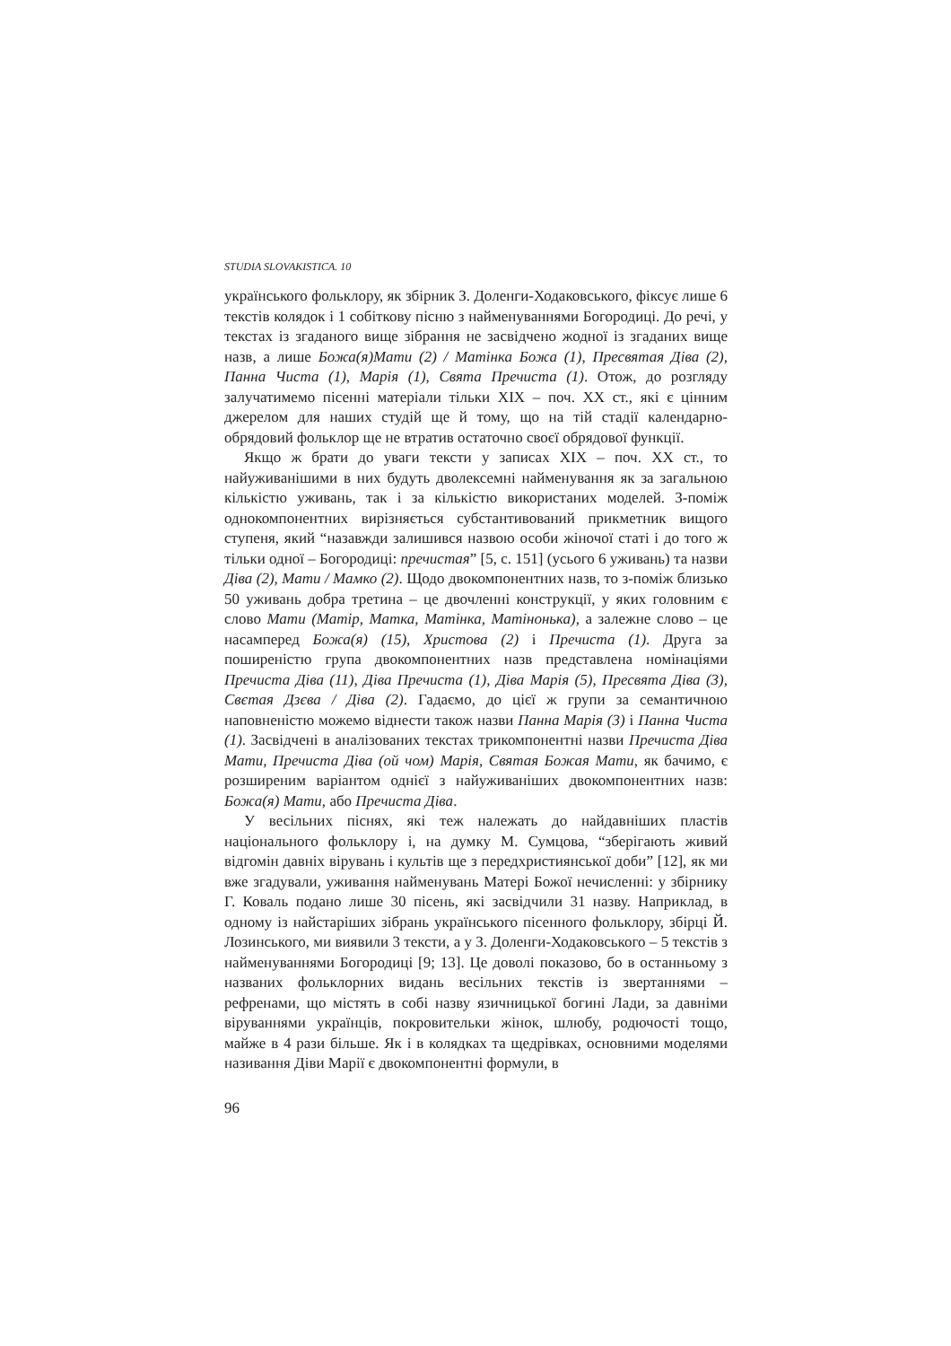STUDIA SLOVAKISTICA. 10
українського фольклору, як збірник З. Доленги-Ходаковського, фіксує лише 6 текстів колядок і 1 собіткову пісню з найменуваннями Богородиці. До речі, у текстах із згаданого вище зібрання не засвідчено жодної із згаданих вище назв, а лише Божа(я)Мати (2) / Матінка Божа (1), Пресвятая Діва (2), Панна Чиста (1), Марія (1), Свята Пречиста (1). Отож, до розгляду залучатимемо пісенні матеріали тільки ХІХ – поч. ХХ ст., які є цінним джерелом для наших студій ще й тому, що на тій стадії календарно-обрядовий фольклор ще не втратив остаточно своєї обрядової функції.
Якщо ж брати до уваги тексти у записах ХІХ – поч. ХХ ст., то найуживанішими в них будуть дволексемні найменування як за загальною кількістю уживань, так і за кількістю використаних моделей. З-поміж однокомпонентних вирізняється субстантивований прикметник вищого ступеня, який “назавжди залишився назвою особи жіночої статі і до того ж тільки одної – Богородиці: пречистая” [5, с. 151] (усього 6 уживань) та назви Діва (2), Мати / Мамко (2). Щодо двокомпонентних назв, то з-поміж близько 50 уживань добра третина – це двочленні конструкції, у яких головним є слово Мати (Матір, Матка, Матінка, Матінонька), а залежне слово – це насамперед Божа(я) (15), Христова (2) і Пречиста (1). Друга за поширеністю група двокомпонентних назв представлена номінаціями Пречиста Діва (11), Діва Пречиста (1), Діва Марія (5), Пресвята Діва (3), Свєтая Дзєва / Діва (2). Гадаємо, до цієї ж групи за семантичною наповненістю можемо віднести також назви Панна Марія (3) і Панна Чиста (1). Засвідчені в аналізованих текстах трикомпонентні назви Пречиста Діва Мати, Пречиста Діва (ой чом) Марія, Святая Божая Мати, як бачимо, є розширеним варіантом однієї з найуживаніших двокомпонентних назв: Божа(я) Мати, або Пречиста Діва.
У весільних піснях, які теж належать до найдавніших пластів національного фольклору і, на думку М. Сумцова, “зберігають живий відгомін давніх вірувань і культів ще з передхристиянської доби” [12], як ми вже згадували, уживання найменувань Матері Божої нечисленні: у збірнику Г. Коваль подано лише 30 пісень, які засвідчили 31 назву. Наприклад, в одному із найстаріших зібрань українського пісенного фольклору, збірці Й. Лозинського, ми виявили 3 тексти, а у З. Доленги-Ходаковського – 5 текстів з найменуваннями Богородиці [9; 13]. Це доволі показово, бо в останньому з названих фольклорних видань весільних текстів із звертаннями – рефренами, що містять в собі назву язичницької богині Лади, за давніми віруваннями українців, покровительки жінок, шлюбу, родючості тощо, майже в 4 рази більше. Як і в колядках та щедрівках, основними моделями називання Діви Марії є двокомпонентні формули, в
96